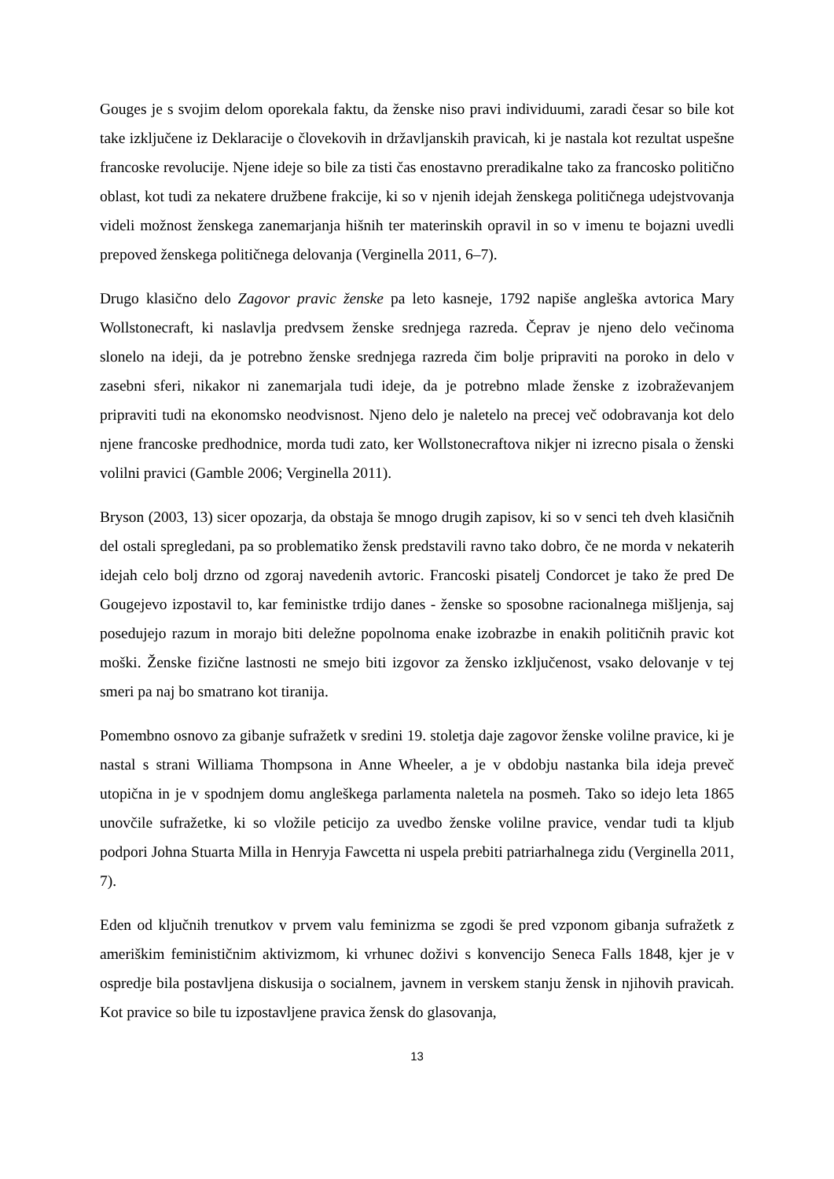Gouges je s svojim delom oporekala faktu, da ženske niso pravi individuumi, zaradi česar so bile kot take izključene iz Deklaracije o človekovih in državljanskih pravicah, ki je nastala kot rezultat uspešne francoske revolucije. Njene ideje so bile za tisti čas enostavno preradikalne tako za francosko politično oblast, kot tudi za nekatere družbene frakcije, ki so v njenih idejah ženskega političnega udejstvovanja videli možnost ženskega zanemarjanja hišnih ter materinskih opravil in so v imenu te bojazni uvedli prepoved ženskega političnega delovanja (Verginella 2011, 6–7).
Drugo klasično delo Zagovor pravic ženske pa leto kasneje, 1792 napiše angleška avtorica Mary Wollstonecraft, ki naslavlja predvsem ženske srednjega razreda. Čeprav je njeno delo večinoma slonelo na ideji, da je potrebno ženske srednjega razreda čim bolje pripraviti na poroko in delo v zasebni sferi, nikakor ni zanemarjala tudi ideje, da je potrebno mlade ženske z izobraževanjem pripraviti tudi na ekonomsko neodvisnost. Njeno delo je naletelo na precej več odobravanja kot delo njene francoske predhodnice, morda tudi zato, ker Wollstonecraftova nikjer ni izrecno pisala o ženski volilni pravici (Gamble 2006; Verginella 2011).
Bryson (2003, 13) sicer opozarja, da obstaja še mnogo drugih zapisov, ki so v senci teh dveh klasičnih del ostali spregledani, pa so problematiko žensk predstavili ravno tako dobro, če ne morda v nekaterih idejah celo bolj drzno od zgoraj navedenih avtoric. Francoski pisatelj Condorcet je tako že pred De Gougejevo izpostavil to, kar feministke trdijo danes - ženske so sposobne racionalnega mišljenja, saj posedujejo razum in morajo biti deležne popolnoma enake izobrazbe in enakih političnih pravic kot moški. Ženske fizične lastnosti ne smejo biti izgovor za žensko izključenost, vsako delovanje v tej smeri pa naj bo smatrano kot tiranija.
Pomembno osnovo za gibanje sufražetk v sredini 19. stoletja daje zagovor ženske volilne pravice, ki je nastal s strani Williama Thompsona in Anne Wheeler, a je v obdobju nastanka bila ideja preveč utopična in je v spodnjem domu angleškega parlamenta naletela na posmeh. Tako so idejo leta 1865 unovčile sufražetke, ki so vložile peticijo za uvedbo ženske volilne pravice, vendar tudi ta kljub podpori Johna Stuarta Milla in Henryja Fawcetta ni uspela prebiti patriarhalnega zidu (Verginella 2011, 7).
Eden od ključnih trenutkov v prvem valu feminizma se zgodi še pred vzponom gibanja sufražetk z ameriškim feminističnim aktivizmom, ki vrhunec doživi s konvencijo Seneca Falls 1848, kjer je v ospredje bila postavljena diskusija o socialnem, javnem in verskem stanju žensk in njihovih pravicah. Kot pravice so bile tu izpostavljene pravica žensk do glasovanja,
13